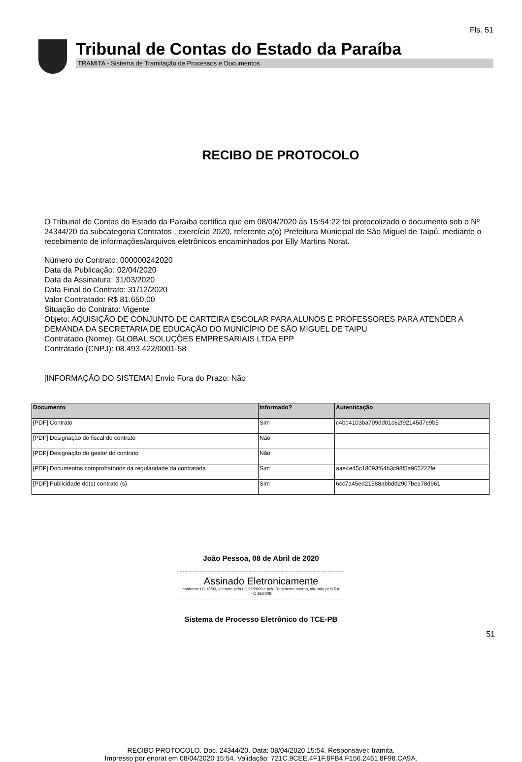Fls. 51
Tribunal de Contas do Estado da Paraíba
TRAMITA - Sistema de Tramitação de Processos e Documentos
RECIBO DE PROTOCOLO
O Tribunal de Contas do Estado da Paraíba certifica que em 08/04/2020 às 15:54:22 foi protocolizado o documento sob o Nº 24344/20 da subcategoria Contratos , exercício 2020, referente a(o) Prefeitura Municipal de São Miguel de Taipú, mediante o recebimento de informações/arquivos eletrônicos encaminhados por Elly Martins Norat.
Número do Contrato: 000000242020
Data da Publicação: 02/04/2020
Data da Assinatura: 31/03/2020
Data Final do Contrato: 31/12/2020
Valor Contratado: R$ 81.650,00
Situação do Contrato: Vigente
Objeto: AQUISIÇÃO DE CONJUNTO DE CARTEIRA ESCOLAR PARA ALUNOS E PROFESSORES PARA ATENDER A DEMANDA DA SECRETARIA DE EDUCAÇÃO DO MUNICÍPIO DE SÃO MIGUEL DE TAIPU
Contratado (Nome): GLOBAL SOLUÇÕES EMPRESARIAIS LTDA EPP
Contratado (CNPJ): 08.493.422/0001-58
[INFORMAÇÃO DO SISTEMA] Envio Fora do Prazo: Não
| Documento | Informado? | Autenticação |
| --- | --- | --- |
| [PDF] Contrato | Sim | c4bd4103ba709dd01c62f92145d7e9b5 |
| [PDF] Designação do fiscal do contrato | Não | |
| [PDF] Designação do gestor do contrato | Não | |
| [PDF] Documentos comprobatórios da regularidade da contratada | Sim | aae4e45c18093f64b3c98f5a965222fe |
| [PDF] Publicidade do(s) contrato (s) | Sim | 6cc7a45ed21588abbdd2907bea78d961 |
João Pessoa, 08 de Abril de 2020
Assinado Eletronicamente
conforme LC 18/93, alterada pela LC 91/2009 e pelo Regimento Interno, alterado pela RA TC 18/2009
Sistema de Processo Eletrônico do TCE-PB
51
RECIBO PROTOCOLO. Doc. 24344/20. Data: 08/04/2020 15:54. Responsável: tramita.
Impresso por enorat em 08/04/2020 15:54. Validação: 721C.9CEE.4F1F.8FB4.F156.2461.8F98.CA9A.